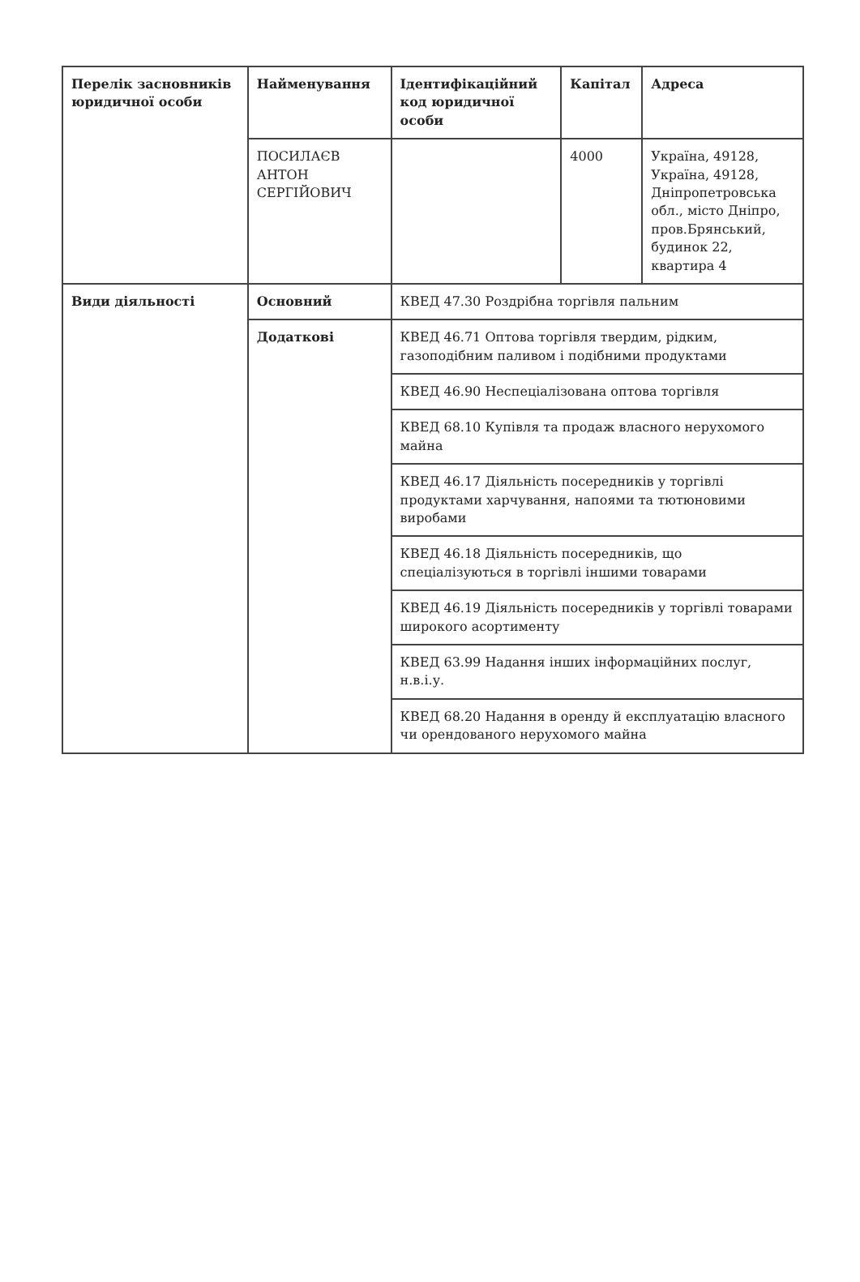| Перелік засновників юридичної особи | Найменування | Ідентифікаційний код юридичної особи | Капітал | Адреса |
| --- | --- | --- | --- | --- |
| | ПОСИЛАЄВ АНТОН СЕРГІЙОВИЧ | | 4000 | Україна, 49128, Україна, 49128, Дніпропетровська обл., місто Дніпро, пров.Брянський, будинок 22, квартира 4 |
| Види діяльності | Основний | КВЕД 47.30 Роздрібна торгівля пальним | | |
| | Додаткові | КВЕД 46.71 Оптова торгівля твердим, рідким, газоподібним паливом і подібними продуктами | | |
| | | КВЕД 46.90 Неспеціалізована оптова торгівля | | |
| | | КВЕД 68.10 Купівля та продаж власного нерухомого майна | | |
| | | КВЕД 46.17 Діяльність посередників у торгівлі продуктами харчування, напоями та тютюновими виробами | | |
| | | КВЕД 46.18 Діяльність посередників, що спеціалізуються в торгівлі іншими товарами | | |
| | | КВЕД 46.19 Діяльність посередників у торгівлі товарами широкого асортименту | | |
| | | КВЕД 63.99 Надання інших інформаційних послуг, н.в.і.у. | | |
| | | КВЕД 68.20 Надання в оренду й експлуатацію власного чи орендованого нерухомого майна | | |